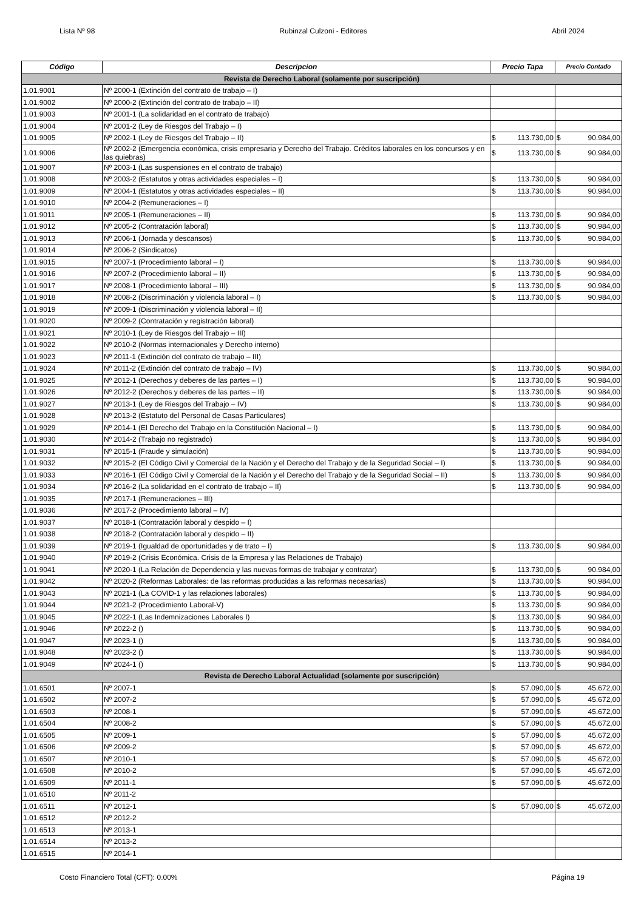Lista Nº 98 Rubinzal Culzoni - Editores Abril 2024
| Código | Descripcion | Precio Tapa | Precio Contado |
| --- | --- | --- | --- |
| Revista de Derecho Laboral (solamente por suscripción) | | | |
| 1.01.9001 | Nº 2000-1 (Extinción del contrato de trabajo – I) | | |
| 1.01.9002 | Nº 2000-2 (Extinción del contrato de trabajo – II) | | |
| 1.01.9003 | Nº 2001-1 (La solidaridad en el contrato de trabajo) | | |
| 1.01.9004 | Nº 2001-2 (Ley de Riesgos del Trabajo – I) | | |
| 1.01.9005 | Nº 2002-1 (Ley de Riesgos del Trabajo – II) | $ 113.730,00 | $ 90.984,00 |
| 1.01.9006 | Nº 2002-2 (Emergencia económica, crisis empresaria y Derecho del Trabajo. Créditos laborales en los concursos y en las quiebras) | $ 113.730,00 | $ 90.984,00 |
| 1.01.9007 | Nº 2003-1 (Las suspensiones en el contrato de trabajo) | | |
| 1.01.9008 | Nº 2003-2 (Estatutos y otras actividades especiales – I) | $ 113.730,00 | $ 90.984,00 |
| 1.01.9009 | Nº 2004-1 (Estatutos y otras actividades especiales – II) | $ 113.730,00 | $ 90.984,00 |
| 1.01.9010 | Nº 2004-2 (Remuneraciones – I) | | |
| 1.01.9011 | Nº 2005-1 (Remuneraciones – II) | $ 113.730,00 | $ 90.984,00 |
| 1.01.9012 | Nº 2005-2 (Contratación laboral) | $ 113.730,00 | $ 90.984,00 |
| 1.01.9013 | Nº 2006-1 (Jornada y descansos) | $ 113.730,00 | $ 90.984,00 |
| 1.01.9014 | Nº 2006-2 (Sindicatos) | | |
| 1.01.9015 | Nº 2007-1 (Procedimiento laboral – I) | $ 113.730,00 | $ 90.984,00 |
| 1.01.9016 | Nº 2007-2 (Procedimiento laboral – II) | $ 113.730,00 | $ 90.984,00 |
| 1.01.9017 | Nº 2008-1 (Procedimiento laboral – III) | $ 113.730,00 | $ 90.984,00 |
| 1.01.9018 | Nº 2008-2 (Discriminación y violencia laboral – I) | $ 113.730,00 | $ 90.984,00 |
| 1.01.9019 | Nº 2009-1 (Discriminación y violencia laboral – II) | | |
| 1.01.9020 | Nº 2009-2 (Contratación y registración laboral) | | |
| 1.01.9021 | Nº 2010-1 (Ley de Riesgos del Trabajo – III) | | |
| 1.01.9022 | Nº 2010-2 (Normas internacionales y Derecho interno) | | |
| 1.01.9023 | Nº 2011-1 (Extinción del contrato de trabajo – III) | | |
| 1.01.9024 | Nº 2011-2 (Extinción del contrato de trabajo – IV) | $ 113.730,00 | $ 90.984,00 |
| 1.01.9025 | Nº 2012-1 (Derechos y deberes de las partes – I) | $ 113.730,00 | $ 90.984,00 |
| 1.01.9026 | Nº 2012-2 (Derechos y deberes de las partes – II) | $ 113.730,00 | $ 90.984,00 |
| 1.01.9027 | Nº 2013-1 (Ley de Riesgos del Trabajo – IV) | $ 113.730,00 | $ 90.984,00 |
| 1.01.9028 | Nº 2013-2 (Estatuto del Personal de Casas Particulares) | | |
| 1.01.9029 | Nº 2014-1 (El Derecho del Trabajo en la Constitución Nacional – I) | $ 113.730,00 | $ 90.984,00 |
| 1.01.9030 | Nº 2014-2 (Trabajo no registrado) | $ 113.730,00 | $ 90.984,00 |
| 1.01.9031 | Nº 2015-1 (Fraude y simulación) | $ 113.730,00 | $ 90.984,00 |
| 1.01.9032 | Nº 2015-2 (El Código Civil y Comercial de la Nación y el Derecho del Trabajo y de la Seguridad Social – I) | $ 113.730,00 | $ 90.984,00 |
| 1.01.9033 | Nº 2016-1 (El Código Civil y Comercial de la Nación y el Derecho del Trabajo y de la Seguridad Social – II) | $ 113.730,00 | $ 90.984,00 |
| 1.01.9034 | Nº 2016-2 (La solidaridad en el contrato de trabajo – II) | $ 113.730,00 | $ 90.984,00 |
| 1.01.9035 | Nº 2017-1 (Remuneraciones – III) | | |
| 1.01.9036 | Nº 2017-2 (Procedimiento laboral – IV) | | |
| 1.01.9037 | Nº 2018-1 (Contratación laboral y despido – I) | | |
| 1.01.9038 | Nº 2018-2 (Contratación laboral y despido – II) | | |
| 1.01.9039 | Nº 2019-1 (Igualdad de oportunidades y de trato – I) | $ 113.730,00 | $ 90.984,00 |
| 1.01.9040 | Nº 2019-2 (Crisis Económica. Crisis de la Empresa y las Relaciones de Trabajo) | | |
| 1.01.9041 | Nº 2020-1 (La Relación de Dependencia y las nuevas formas de trabajar y contratar) | $ 113.730,00 | $ 90.984,00 |
| 1.01.9042 | Nº 2020-2 (Reformas Laborales: de las reformas producidas a las reformas necesarias) | $ 113.730,00 | $ 90.984,00 |
| 1.01.9043 | Nº 2021-1 (La COVID-1 y las relaciones laborales) | $ 113.730,00 | $ 90.984,00 |
| 1.01.9044 | Nº 2021-2 (Procedimiento Laboral-V) | $ 113.730,00 | $ 90.984,00 |
| 1.01.9045 | Nº 2022-1 (Las Indemnizaciones Laborales I) | $ 113.730,00 | $ 90.984,00 |
| 1.01.9046 | Nº 2022-2 () | $ 113.730,00 | $ 90.984,00 |
| 1.01.9047 | Nº 2023-1 () | $ 113.730,00 | $ 90.984,00 |
| 1.01.9048 | Nº 2023-2 () | $ 113.730,00 | $ 90.984,00 |
| 1.01.9049 | Nº 2024-1 () | $ 113.730,00 | $ 90.984,00 |
| Revista de Derecho Laboral Actualidad (solamente por suscripción) | | | |
| 1.01.6501 | Nº 2007-1 | $ 57.090,00 | $ 45.672,00 |
| 1.01.6502 | Nº 2007-2 | $ 57.090,00 | $ 45.672,00 |
| 1.01.6503 | Nº 2008-1 | $ 57.090,00 | $ 45.672,00 |
| 1.01.6504 | Nº 2008-2 | $ 57.090,00 | $ 45.672,00 |
| 1.01.6505 | Nº 2009-1 | $ 57.090,00 | $ 45.672,00 |
| 1.01.6506 | Nº 2009-2 | $ 57.090,00 | $ 45.672,00 |
| 1.01.6507 | Nº 2010-1 | $ 57.090,00 | $ 45.672,00 |
| 1.01.6508 | Nº 2010-2 | $ 57.090,00 | $ 45.672,00 |
| 1.01.6509 | Nº 2011-1 | $ 57.090,00 | $ 45.672,00 |
| 1.01.6510 | Nº 2011-2 | | |
| 1.01.6511 | Nº 2012-1 | $ 57.090,00 | $ 45.672,00 |
| 1.01.6512 | Nº 2012-2 | | |
| 1.01.6513 | Nº 2013-1 | | |
| 1.01.6514 | Nº 2013-2 | | |
| 1.01.6515 | Nº 2014-1 | | |
Costo Financiero Total (CFT): 0.00% Página 19